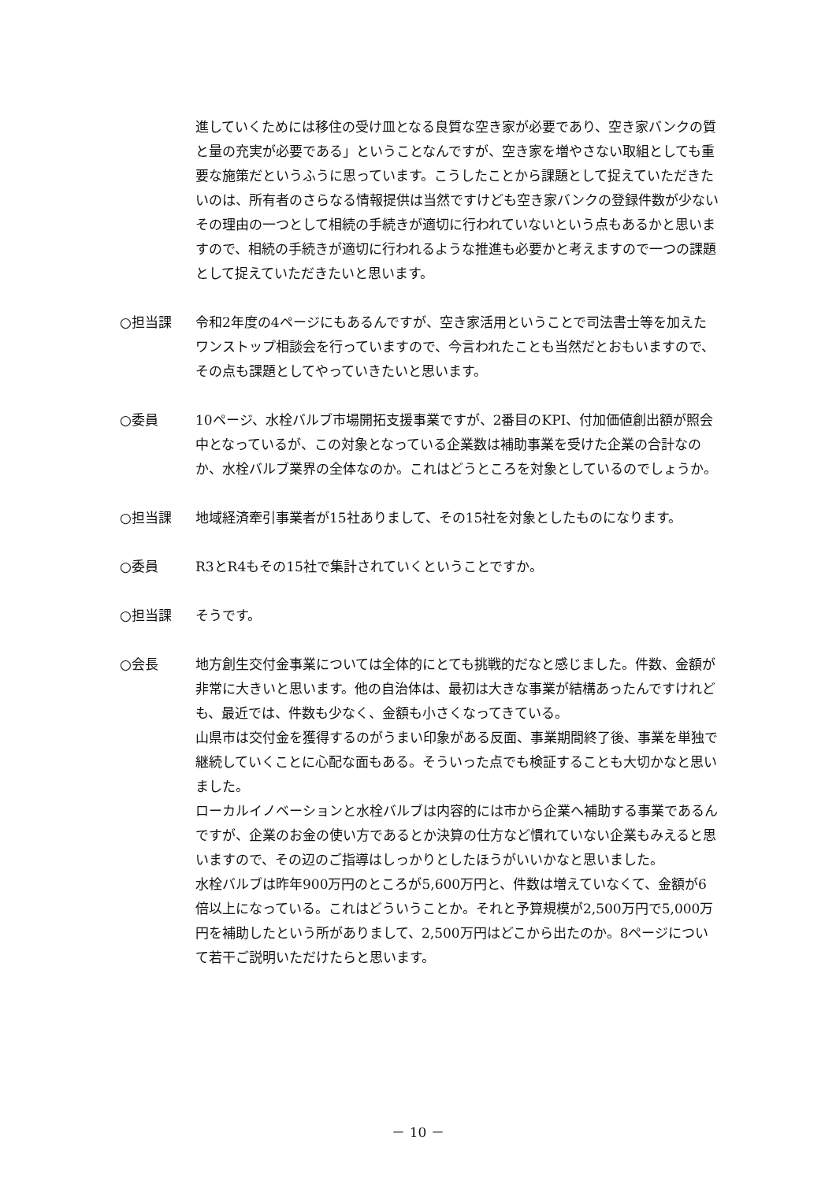進していくためには移住の受け皿となる良質な空き家が必要であり、空き家バンクの質と量の充実が必要である」ということなんですが、空き家を増やさない取組としても重要な施策だというふうに思っています。こうしたことから課題として捉えていただきたいのは、所有者のさらなる情報提供は当然ですけども空き家バンクの登録件数が少ないその理由の一つとして相続の手続きが適切に行われていないという点もあるかと思いますので、相続の手続きが適切に行われるような推進も必要かと考えますので一つの課題として捉えていただきたいと思います。
○担当課 令和2年度の4ページにもあるんですが、空き家活用ということで司法書士等を加えたワンストップ相談会を行っていますので、今言われたことも当然だとおもいますので、その点も課題としてやっていきたいと思います。
○委員 10ページ、水栓バルブ市場開拓支援事業ですが、2番目のKPI、付加価値創出額が照会中となっているが、この対象となっている企業数は補助事業を受けた企業の合計なのか、水栓バルブ業界の全体なのか。これはどうところを対象としているのでしょうか。
○担当課 地域経済牽引事業者が15社ありまして、その15社を対象としたものになります。
○委員 R3とR4もその15社で集計されていくということですか。
○担当課 そうです。
○会長 地方創生交付金事業については全体的にとても挑戦的だなと感じました。件数、金額が非常に大きいと思います。他の自治体は、最初は大きな事業が結構あったんですけれども、最近では、件数も少なく、金額も小さくなってきている。
山県市は交付金を獲得するのがうまい印象がある反面、事業期間終了後、事業を単独で継続していくことに心配な面もある。そういった点でも検証することも大切かなと思いました。
ローカルイノベーションと水栓バルブは内容的には市から企業へ補助する事業であるんですが、企業のお金の使い方であるとか決算の仕方など慣れていない企業もみえると思いますので、その辺のご指導はしっかりとしたほうがいいかなと思いました。
水栓バルブは昨年900万円のところが5,600万円と、件数は増えていなくて、金額が6倍以上になっている。これはどういうことか。それと予算規模が2,500万円で5,000万円を補助したという所がありまして、2,500万円はどこから出たのか。8ページについて若干ご説明いただけたらと思います。
－ 10 －